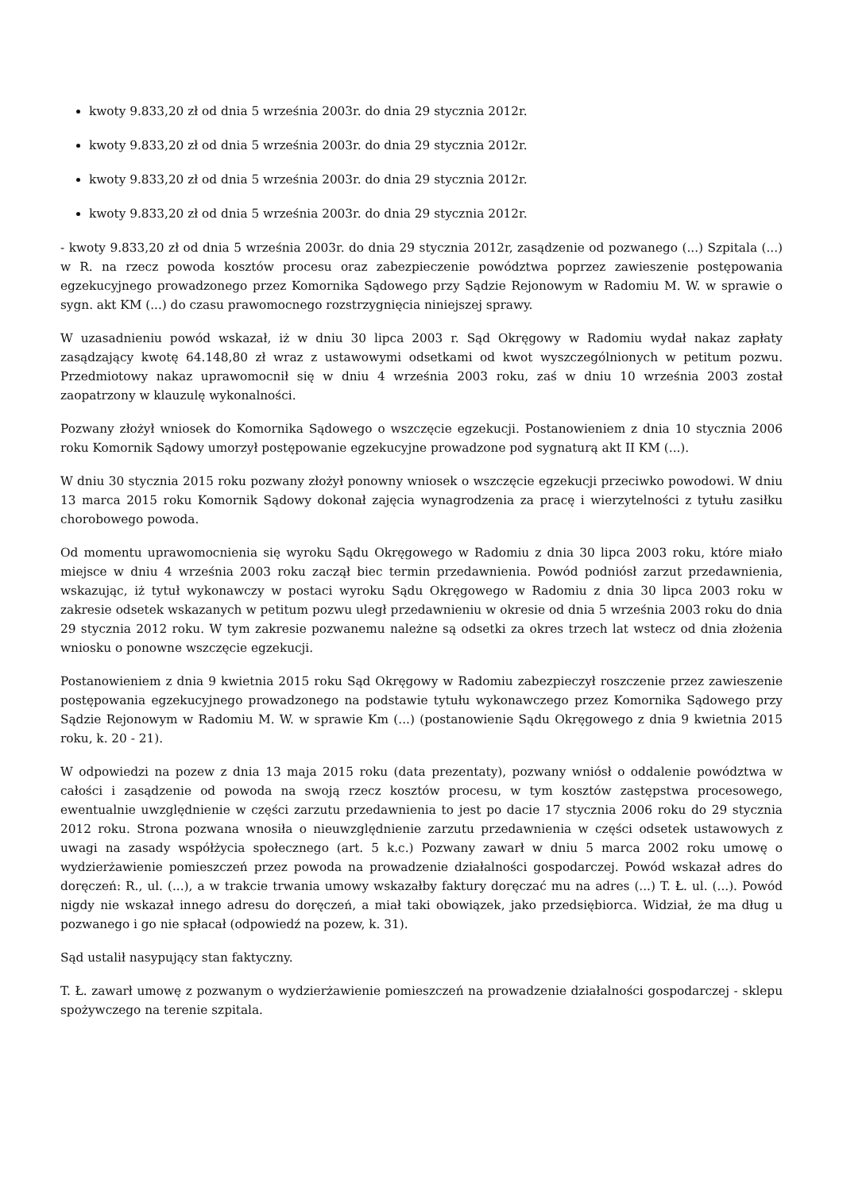kwoty 9.833,20 zł od dnia 5 września 2003r. do dnia 29 stycznia 2012r.
kwoty 9.833,20 zł od dnia 5 września 2003r. do dnia 29 stycznia 2012r.
kwoty 9.833,20 zł od dnia 5 września 2003r. do dnia 29 stycznia 2012r.
kwoty 9.833,20 zł od dnia 5 września 2003r. do dnia 29 stycznia 2012r.
- kwoty 9.833,20 zł od dnia 5 września 2003r. do dnia 29 stycznia 2012r, zasądzenie od pozwanego (...) Szpitala (...) w R. na rzecz powoda kosztów procesu oraz zabezpieczenie powództwa poprzez zawieszenie postępowania egzekucyjnego prowadzonego przez Komornika Sądowego przy Sądzie Rejonowym w Radomiu M. W. w sprawie o sygn. akt KM (...) do czasu prawomocnego rozstrzygnięcia niniejszej sprawy.
W uzasadnieniu powód wskazał, iż w dniu 30 lipca 2003 r. Sąd Okręgowy w Radomiu wydał nakaz zapłaty zasądzający kwotę 64.148,80 zł wraz z ustawowymi odsetkami od kwot wyszczególnionych w petitum pozwu. Przedmiotowy nakaz uprawomocnił się w dniu 4 września 2003 roku, zaś w dniu 10 września 2003 został zaopatrzony w klauzulę wykonalności.
Pozwany złożył wniosek do Komornika Sądowego o wszczęcie egzekucji. Postanowieniem z dnia 10 stycznia 2006 roku Komornik Sądowy umorzył postępowanie egzekucyjne prowadzone pod sygnaturą akt II KM (...).
W dniu 30 stycznia 2015 roku pozwany złożył ponowny wniosek o wszczęcie egzekucji przeciwko powodowi. W dniu 13 marca 2015 roku Komornik Sądowy dokonał zajęcia wynagrodzenia za pracę i wierzytelności z tytułu zasiłku chorobowego powoda.
Od momentu uprawomocnienia się wyroku Sądu Okręgowego w Radomiu z dnia 30 lipca 2003 roku, które miało miejsce w dniu 4 września 2003 roku zaczął biec termin przedawnienia. Powód podniósł zarzut przedawnienia, wskazując, iż tytuł wykonawczy w postaci wyroku Sądu Okręgowego w Radomiu z dnia 30 lipca 2003 roku w zakresie odsetek wskazanych w petitum pozwu uległ przedawnieniu w okresie od dnia 5 września 2003 roku do dnia 29 stycznia 2012 roku. W tym zakresie pozwanemu należne są odsetki za okres trzech lat wstecz od dnia złożenia wniosku o ponowne wszczęcie egzekucji.
Postanowieniem z dnia 9 kwietnia 2015 roku Sąd Okręgowy w Radomiu zabezpieczył roszczenie przez zawieszenie postępowania egzekucyjnego prowadzonego na podstawie tytułu wykonawczego przez Komornika Sądowego przy Sądzie Rejonowym w Radomiu M. W. w sprawie Km (...) (postanowienie Sądu Okręgowego z dnia 9 kwietnia 2015 roku, k. 20 - 21).
W odpowiedzi na pozew z dnia 13 maja 2015 roku (data prezentaty), pozwany wniósł o oddalenie powództwa w całości i zasądzenie od powoda na swoją rzecz kosztów procesu, w tym kosztów zastępstwa procesowego, ewentualnie uwzględnienie w części zarzutu przedawnienia to jest po dacie 17 stycznia 2006 roku do 29 stycznia 2012 roku. Strona pozwana wnosiła o nieuwzględnienie zarzutu przedawnienia w części odsetek ustawowych z uwagi na zasady współżycia społecznego (art. 5 k.c.) Pozwany zawarł w dniu 5 marca 2002 roku umowę o wydzierżawienie pomieszczeń przez powoda na prowadzenie działalności gospodarczej. Powód wskazał adres do doręczeń: R., ul. (...), a w trakcie trwania umowy wskazałby faktury doręczać mu na adres (...) T. Ł. ul. (...). Powód nigdy nie wskazał innego adresu do doręczeń, a miał taki obowiązek, jako przedsiębiorca. Widział, że ma dług u pozwanego i go nie spłacał (odpowiedź na pozew, k. 31).
Sąd ustalił nasypujący stan faktyczny.
T. Ł. zawarł umowę z pozwanym o wydzierżawienie pomieszczeń na prowadzenie działalności gospodarczej - sklepu spożywczego na terenie szpitala.